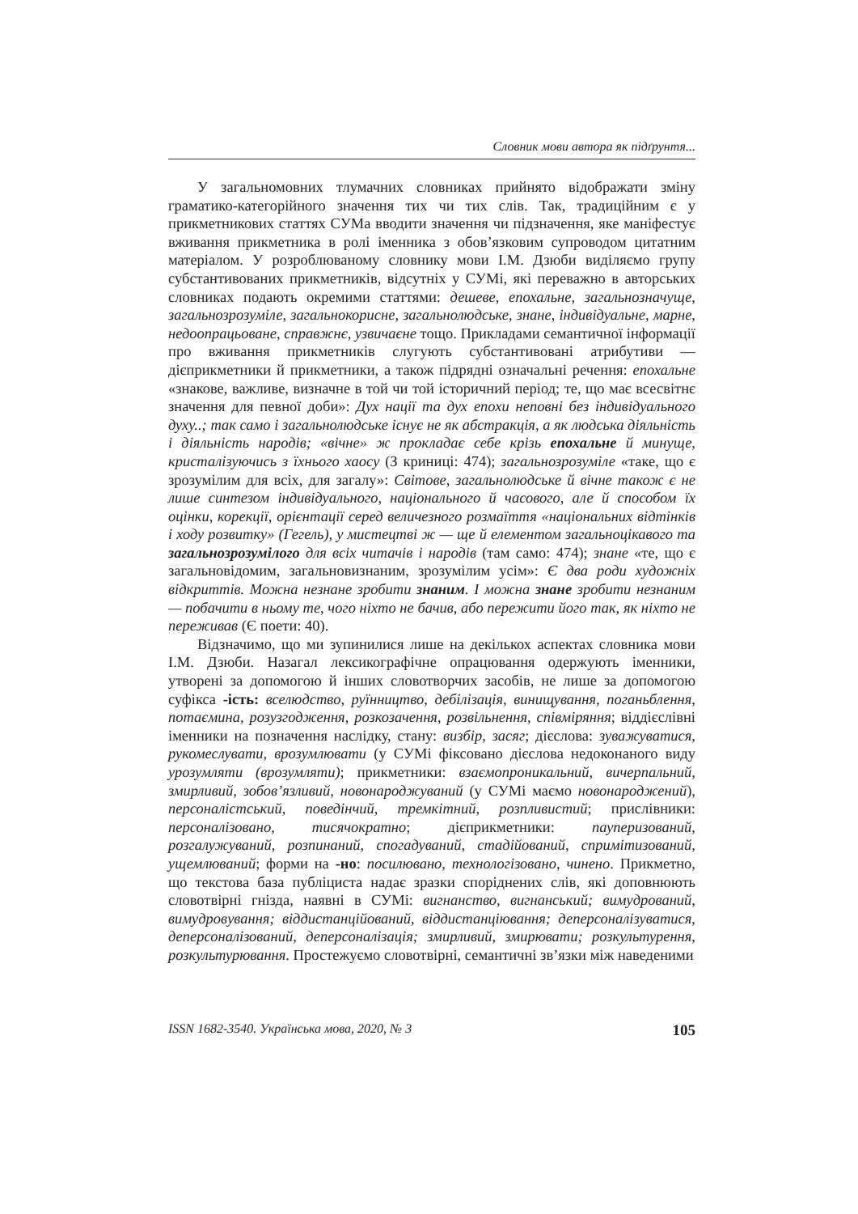Словник мови автора як підґрунтя...
У загальномовних тлумачних словниках прийнято відображати зміну граматико-категорійного значення тих чи тих слів. Так, традиційним є у прикметникових статтях СУМа вводити значення чи підзначення, яке маніфестує вживання прикметника в ролі іменника з обов’язковим супроводом цитатним матеріалом. У розроблюваному словнику мови І.М. Дзюби виділяємо групу субстантивованих прикметників, відсутніх у СУМі, які переважно в авторських словниках подають окремими статтями: дешеве, епохальне, загальнозначуще, загальнозрозуміле, загальнокорисне, загальнолюдське, знане, індивідуальне, марне, недоопрацьоване, справжнє, узвичаєне тощо. Прикладами семантичної інформації про вживання прикметників слугують субстантивовані атрибутиви — дієприкметники й прикметники, а також підрядні означальні речення: епохальне «знакове, важливе, визначне в той чи той історичний період; те, що має всесвітнє значення для певної доби»: Дух нації та дух епохи неповні без індивідуального духу..; так само і загальнолюдське існує не як абстракція, а як людська діяльність і діяльність народів; «вічне» ж прокладає себе крізь епохальне й минуще, кристалізуючись з їхнього хаосу (З криниці: 474); загальнозрозуміле «таке, що є зрозумілим для всіх, для загалу»: Світове, загальнолюдське й вічне також є не лише синтезом індивідуального, національного й часового, але й способом їх оцінки, корекції, орієнтації серед величезного розмаїття «національних відтінків і ходу розвитку» (Гегель), у мистецтві ж — ще й елементом загальноцікавого та загальнозрозумілого для всіх читачів і народів (там само: 474); знане «те, що є загальновідомим, загальновизнаним, зрозумілим усім»: Є два роди художніх відкриттів. Можна незнане зробити знаним. І можна знане зробити незнаним — побачити в ньому те, чого ніхто не бачив, або пережити його так, як ніхто не переживав (Є поети: 40).
Відзначимо, що ми зупинилися лише на декількох аспектах словника мови І.М. Дзюби. Назагал лексикографічне опрацювання одержують іменники, утворені за допомогою й інших словотворчих засобів, не лише за допомогою суфікса -ість: вселюдство, руїнництво, дебілізація, винищування, поганьблення, потаємина, розузгодження, розкозачення, розвільнення, співміряння; віддієслівні іменники на позначення наслідку, стану: визбір, засяг; дієслова: зуважуватися, рукомеслувати, врозумлювати (у СУМі фіксовано дієслова недоконаного виду урозумляти (врозумляти); прикметники: взаємопроникальний, вичерпальний, змирливий, зобов’язливий, новонароджуваний (у СУМі маємо новонароджений), персоналістський, поведінчий, тремкітний, розпливистий; прислівники: персоналізовано, тисячократно; дієприкметники: пауперизований, розгалужуваний, розпинаний, спогадуваний, стадійований, спримітизований, ущемлюваний; форми на -но: посилювано, технологізовано, чинено. Прикметно, що текстова база публіциста надає зразки споріднених слів, які доповнюють словотвірні гнізда, наявні в СУМі: вигнанство, вигнанський; вимудрований, вимудровування; віддистанційований, віддистанціювання; деперсоналізуватися, деперсоналізований, деперсоналізація; змирливий, змирювати; розкультурення, розкультурювання. Простежуємо словотвірні, семантичні зв’язки між наведеними
ISSN 1682-3540. Українська мова, 2020, № 3 105